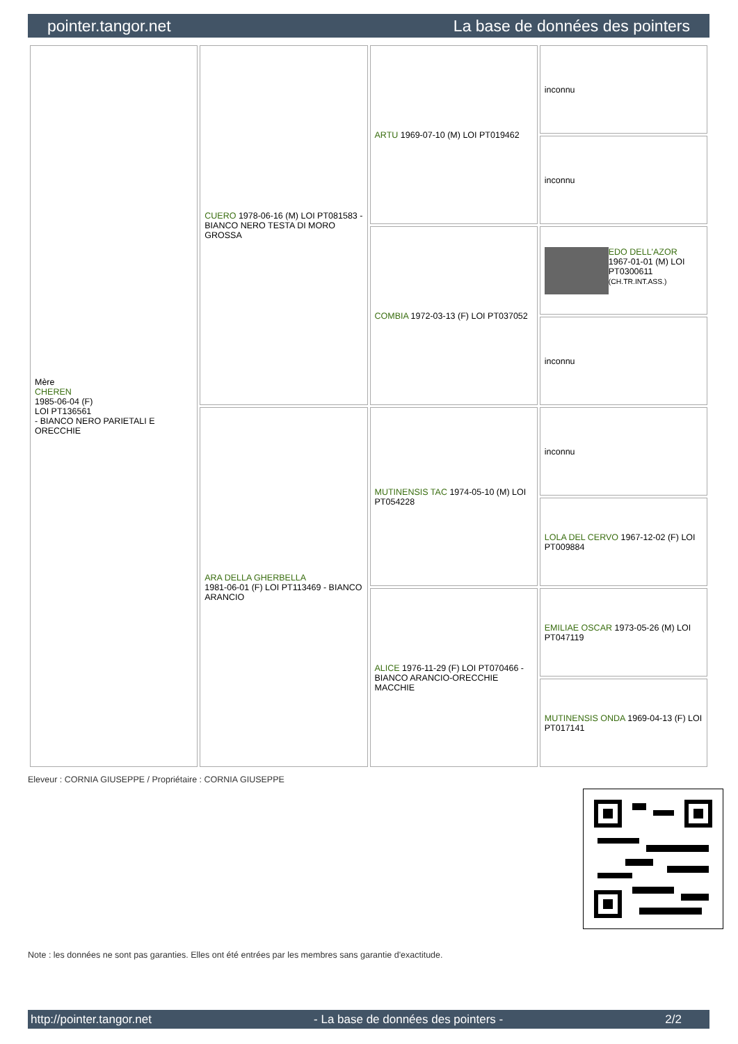pointer.tangor.net La base de données des pointers
| Mère CHEREN 1985-06-04 (F) LOI PT136561 - BIANCO NERO PARIETALI E ORECCHIE | CUERO 1978-06-16 (M) LOI PT081583 - BIANCO NERO TESTA DI MORO GROSSA | ARTU 1969-07-10 (M) LOI PT019462 | inconnu |
| | | | inconnu |
| | | COMBIA 1972-03-13 (F) LOI PT037052 | EDO DELL'AZOR 1967-01-01 (M) LOI PT0300611 (CH.TR.INT.ASS.) |
| | | | inconnu |
| | ARA DELLA GHERBELLA 1981-06-01 (F) LOI PT113469 - BIANCO ARANCIO | MUTINENSIS TAC 1974-05-10 (M) LOI PT054228 | inconnu |
| | | | LOLA DEL CERVO 1967-12-02 (F) LOI PT009884 |
| | | ALICE 1976-11-29 (F) LOI PT070466 - BIANCO ARANCIO-ORECCHIE MACCHIE | EMILIAE OSCAR 1973-05-26 (M) LOI PT047119 |
| | | | MUTINENSIS ONDA 1969-04-13 (F) LOI PT017141 |
Eleveur : CORNIA GIUSEPPE / Propriétaire : CORNIA GIUSEPPE
Note : les données ne sont pas garanties. Elles ont été entrées par les membres sans garantie d'exactitude.
http://pointer.tangor.net - La base de données des pointers - 2/2